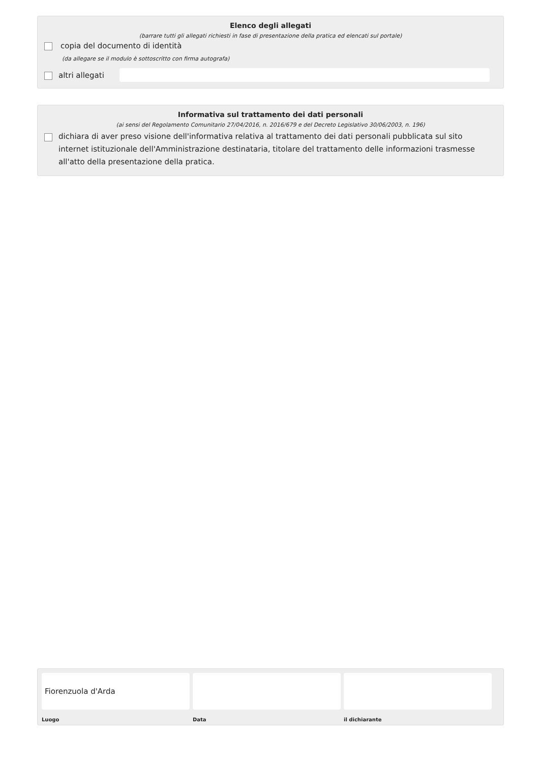Elenco degli allegati
(barrare tutti gli allegati richiesti in fase di presentazione della pratica ed elencati sul portale)
copia del documento di identità
(da allegare se il modulo è sottoscritto con firma autografa)
altri allegati
Informativa sul trattamento dei dati personali
(ai sensi del Regolamento Comunitario 27/04/2016, n. 2016/679 e del Decreto Legislativo 30/06/2003, n. 196)
dichiara di aver preso visione dell'informativa relativa al trattamento dei dati personali pubblicata sul sito internet istituzionale dell'Amministrazione destinataria, titolare del trattamento delle informazioni trasmesse all'atto della presentazione della pratica.
Fiorenzuola d'Arda
Luogo
Data il dichiarante